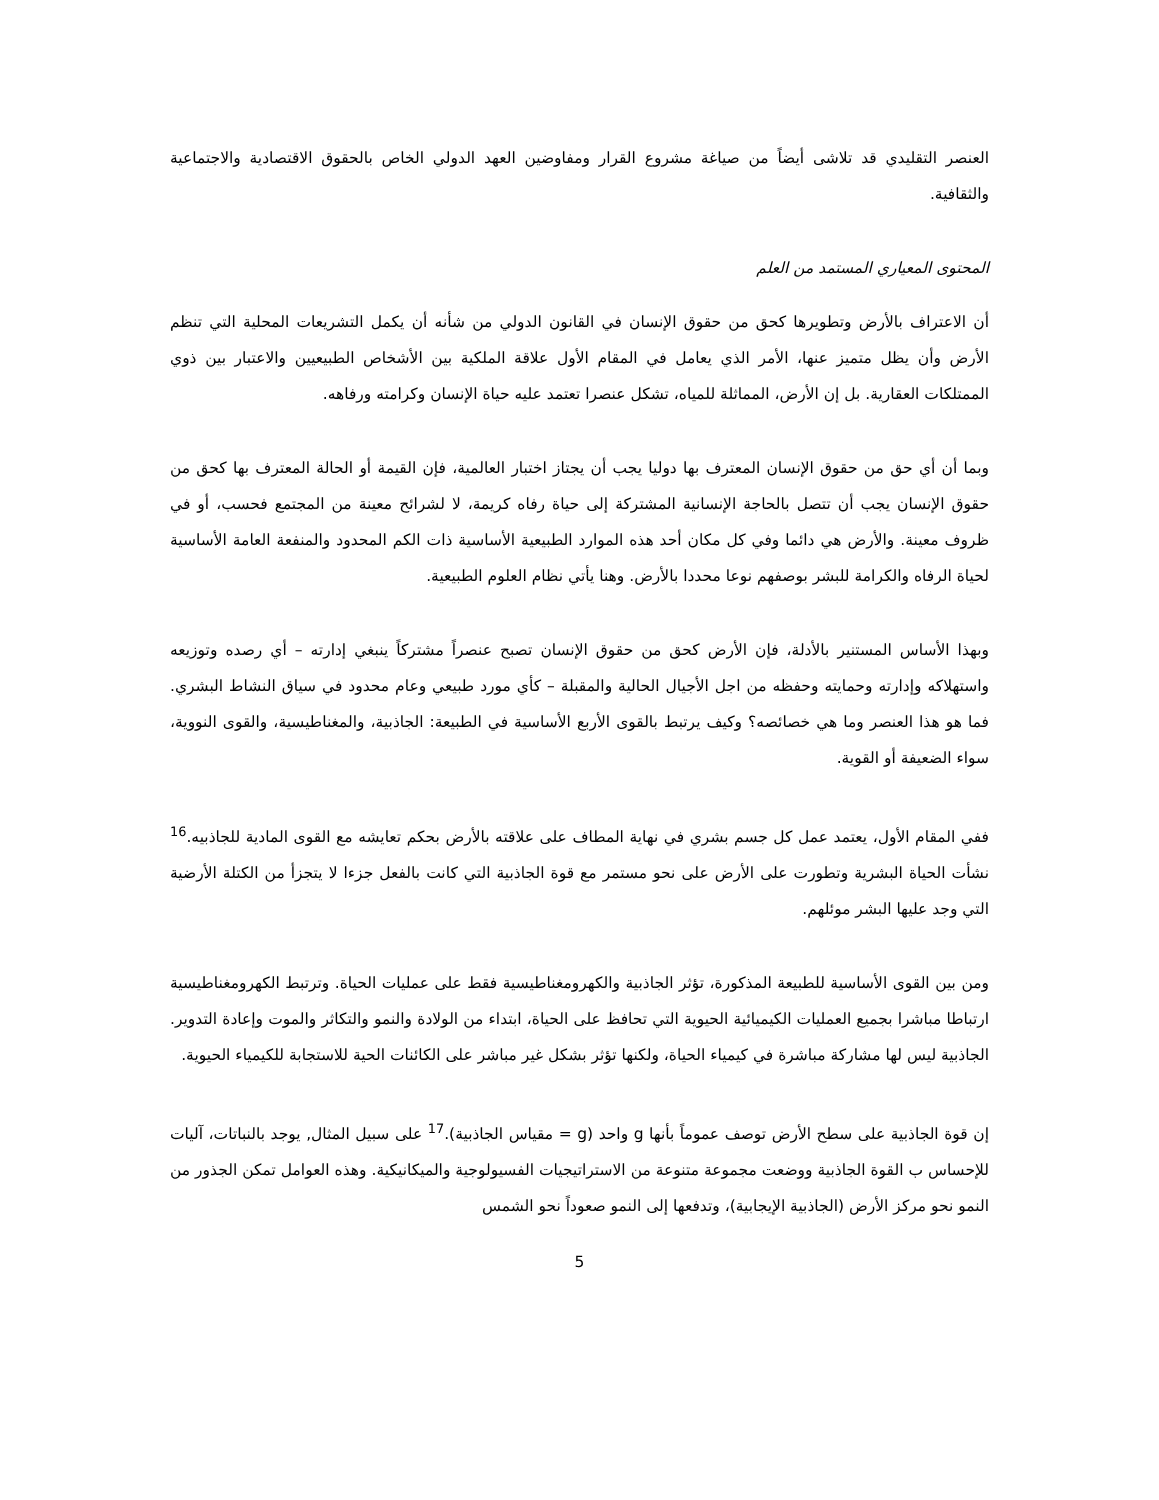العنصر التقليدي قد تلاشى أيضاً من صياغة مشروع القرار ومفاوضين العهد الدولي الخاص بالحقوق الاقتصادية والاجتماعية والثقافية.
المحتوى المعياري المستمد من العلم
أن الاعتراف بالأرض وتطويرها كحق من حقوق الإنسان في القانون الدولي من شأنه أن يكمل التشريعات المحلية التي تنظم الأرض وأن يظل متميز عنها، الأمر الذي يعامل في المقام الأول علاقة الملكية بين الأشخاص الطبيعيين والاعتبار بين ذوي الممتلكات العقارية. بل إن الأرض، المماثلة للمياه، تشكل عنصرا تعتمد عليه حياة الإنسان وكرامته ورفاهه.
وبما أن أي حق من حقوق الإنسان المعترف بها دوليا يجب أن يجتاز اختبار العالمية، فإن القيمة أو الحالة المعترف بها كحق من حقوق الإنسان يجب أن تتصل بالحاجة الإنسانية المشتركة إلى حياة رفاه كريمة، لا لشرائح معينة من المجتمع فحسب، أو في ظروف معينة. والأرض هي دائما وفي كل مكان أحد هذه الموارد الطبيعية الأساسية ذات الكم المحدود والمنفعة العامة الأساسية لحياة الرفاه والكرامة للبشر بوصفهم نوعا محددا بالأرض. وهنا يأتي نظام العلوم الطبيعية.
وبهذا الأساس المستنير بالأدلة، فإن الأرض كحق من حقوق الإنسان تصبح عنصراً مشتركاً ينبغي إدارته – أي رصده وتوزيعه واستهلاكه وإدارته وحمايته وحفظه من اجل الأجيال الحالية والمقبلة – كأي مورد طبيعي وعام محدود في سياق النشاط البشري. فما هو هذا العنصر وما هي خصائصه؟ وكيف يرتبط بالقوى الأربع الأساسية في الطبيعة: الجاذبية، والمغناطيسية، والقوى النووية، سواء الضعيفة أو القوية.
ففي المقام الأول، يعتمد عمل كل جسم بشري في نهاية المطاف على علاقته بالأرض بحكم تعايشه مع القوى المادية للجاذبيه.<sup>16</sup> نشأت الحياة البشرية وتطورت على الأرض على نحو مستمر مع قوة الجاذبية التي كانت بالفعل جزءا لا يتجزأ من الكتلة الأرضية التي وجد عليها البشر موئلهم.
ومن بين القوى الأساسية للطبيعة المذكورة، تؤثر الجاذبية والكهرومغناطيسية فقط على عمليات الحياة. وترتبط الكهرومغناطيسية ارتباطا مباشرا بجميع العمليات الكيميائية الحيوية التي تحافظ على الحياة، ابتداء من الولادة والنمو والتكاثر والموت وإعادة التدوير. الجاذبية ليس لها مشاركة مباشرة في كيمياء الحياة، ولكنها تؤثر بشكل غير مباشر على الكائنات الحية للاستجابة للكيمياء الحيوية.
إن قوة الجاذبية على سطح الأرض توصف عموماً بأنها g واحد (g = مقياس الجاذبية).<sup>17</sup> على سبيل المثال, يوجد بالنباتات، آليات للإحساس ب القوة الجاذبية ووضعت مجموعة متنوعة من الاستراتيجيات الفسيولوجية والميكانيكية. وهذه العوامل تمكن الجذور من النمو نحو مركز الأرض (الجاذبية الإيجابية)، وتدفعها إلى النمو صعوداً نحو الشمس
5